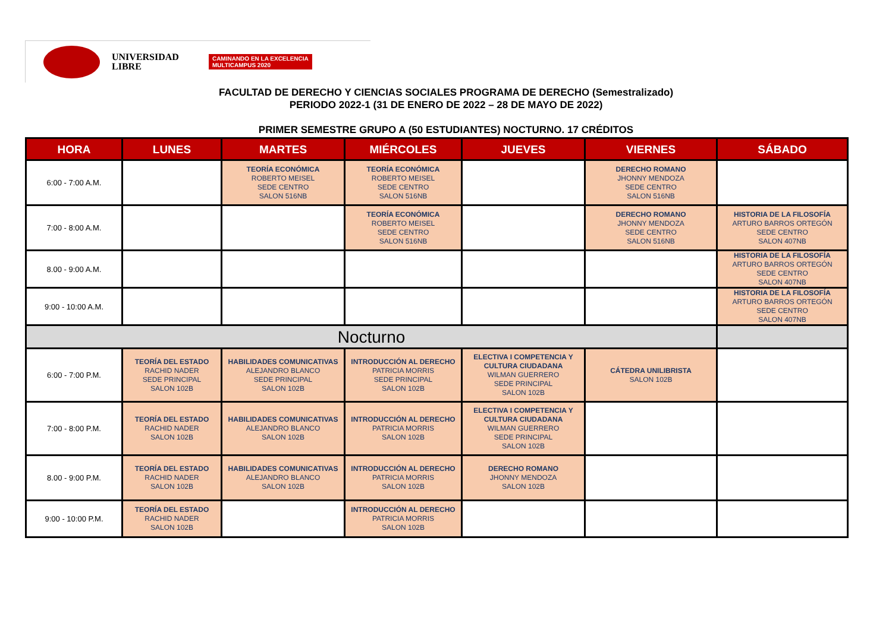UNIVERSIDAD
LIBRE
CAMINANDO EN LA EXCELENCIA
MULTICAMPUS 2020
FACULTAD DE DERECHO Y CIENCIAS SOCIALES PROGRAMA DE DERECHO (Semestralizado)
PERIODO 2022-1 (31 DE ENERO DE 2022 – 28 DE MAYO DE 2022)
PRIMER SEMESTRE GRUPO A (50 ESTUDIANTES) NOCTURNO. 17 CRÉDITOS
| HORA | LUNES | MARTES | MIÉRCOLES | JUEVES | VIERNES | SÁBADO |
| --- | --- | --- | --- | --- | --- | --- |
| 6:00 - 7:00 A.M. | | TEORÍA ECONÓMICA ROBERTO MEISEL SEDE CENTRO SALON 516NB | TEORÍA ECONÓMICA ROBERTO MEISEL SEDE CENTRO SALON 516NB | | DERECHO ROMANO JHONNY MENDOZA SEDE CENTRO SALON 516NB | |
| 7:00 - 8:00 A.M. | | | TEORÍA ECONÓMICA ROBERTO MEISEL SEDE CENTRO SALON 516NB | | DERECHO ROMANO JHONNY MENDOZA SEDE CENTRO SALON 516NB | HISTORIA DE LA FILOSOFÍA ARTURO BARROS ORTEGÓN SEDE CENTRO SALON 407NB |
| 8.00 - 9:00 A.M. | | | | | | HISTORIA DE LA FILOSOFÍA ARTURO BARROS ORTEGÓN SEDE CENTRO SALON 407NB |
| 9:00 - 10:00 A.M. | | | | | | HISTORIA DE LA FILOSOFÍA ARTURO BARROS ORTEGÓN SEDE CENTRO SALON 407NB |
| Nocturno | | | | | | |
| 6:00 - 7:00 P.M. | TEORÍA DEL ESTADO RACHID NADER SEDE PRINCIPAL SALON 102B | HABILIDADES COMUNICATIVAS ALEJANDRO BLANCO SEDE PRINCIPAL SALON 102B | INTRODUCCIÓN AL DERECHO PATRICIA MORRIS SEDE PRINCIPAL SALON 102B | ELECTIVA I COMPETENCIA Y CULTURA CIUDADANA WILMAN GUERRERO SEDE PRINCIPAL SALON 102B | CÁTEDRA UNILIBRISTA SALON 102B | |
| 7:00 - 8:00 P.M. | TEORÍA DEL ESTADO RACHID NADER SALON 102B | HABILIDADES COMUNICATIVAS ALEJANDRO BLANCO SALON 102B | INTRODUCCIÓN AL DERECHO PATRICIA MORRIS SALON 102B | ELECTIVA I COMPETENCIA Y CULTURA CIUDADANA WILMAN GUERRERO SEDE PRINCIPAL SALON 102B | | |
| 8.00 - 9:00 P.M. | TEORÍA DEL ESTADO RACHID NADER SALON 102B | HABILIDADES COMUNICATIVAS ALEJANDRO BLANCO SALON 102B | INTRODUCCIÓN AL DERECHO PATRICIA MORRIS SALON 102B | DERECHO ROMANO JHONNY MENDOZA SALON 102B | | |
| 9:00 - 10:00 P.M. | TEORÍA DEL ESTADO RACHID NADER SALON 102B | | INTRODUCCIÓN AL DERECHO PATRICIA MORRIS SALON 102B | | | |